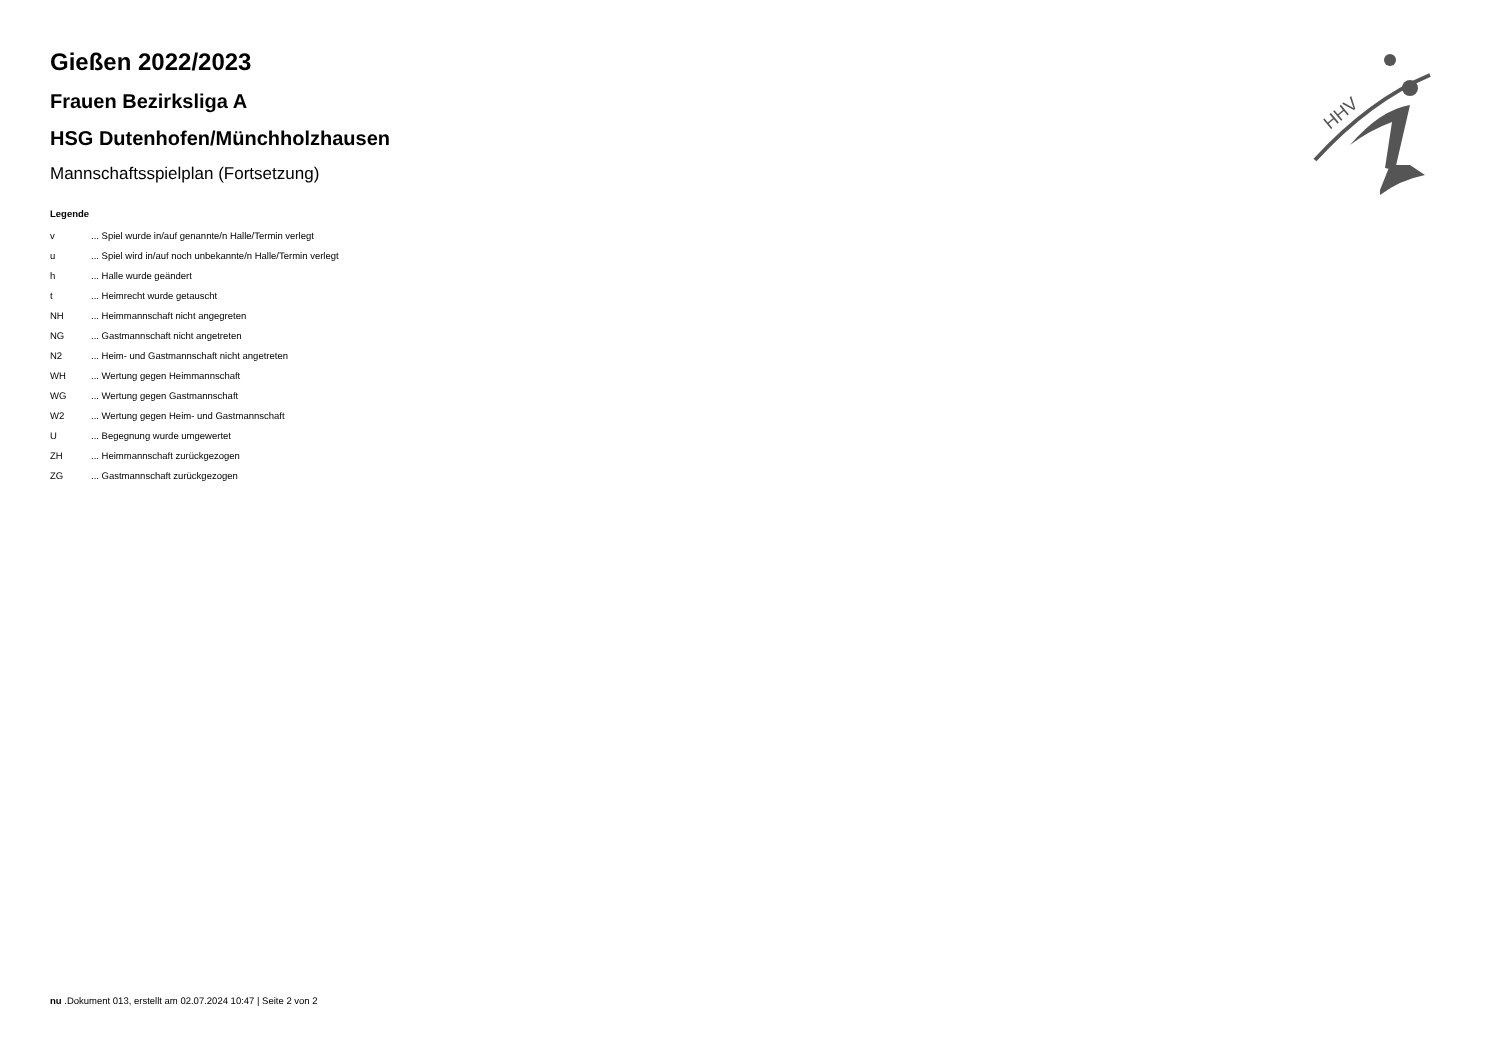Gießen 2022/2023
Frauen Bezirksliga A
HSG Dutenhofen/Münchholzhausen
Mannschaftsspielplan (Fortsetzung)
Legende
| v | ... Spiel wurde in/auf genannte/n Halle/Termin verlegt |
| u | ... Spiel wird in/auf noch unbekannte/n Halle/Termin verlegt |
| h | ... Halle wurde geändert |
| t | ... Heimrecht wurde getauscht |
| NH | ... Heimmannschaft nicht angegreten |
| NG | ... Gastmannschaft nicht angetreten |
| N2 | ... Heim- und Gastmannschaft nicht angetreten |
| WH | ... Wertung gegen Heimmannschaft |
| WG | ... Wertung gegen Gastmannschaft |
| W2 | ... Wertung gegen Heim- und Gastmannschaft |
| U | ... Begegnung wurde umgewertet |
| ZH | ... Heimmannschaft zurückgezogen |
| ZG | ... Gastmannschaft zurückgezogen |
HHV
nu .Dokument 013, erstellt am 02.07.2024 10:47 | Seite 2 von 2